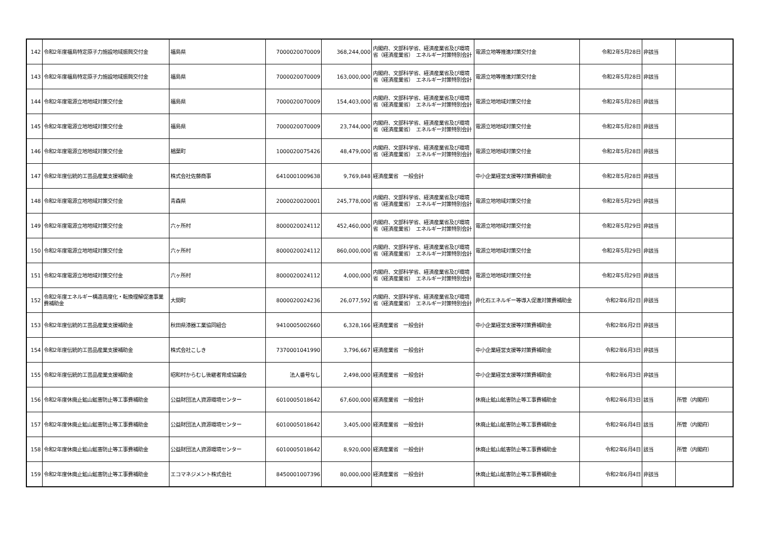| 142 | 令和2年度福島特定原子力施設地域振興交付金 | 福島県 | 7000020070009 | 368,244,000 | 内閣府、文部科学省、経済産業省及び環境省（経済産業省） エネルギー対策特別会計 | 電源立地等推進対策交付金 | 令和2年5月28日 | 非該当 | |
| 143 | 令和2年度福島特定原子力施設地域振興交付金 | 福島県 | 7000020070009 | 163,000,000 | 内閣府、文部科学省、経済産業省及び環境省（経済産業省） エネルギー対策特別会計 | 電源立地等推進対策交付金 | 令和2年5月28日 | 非該当 | |
| 144 | 令和2年度電源立地地域対策交付金 | 福島県 | 7000020070009 | 154,403,000 | 内閣府、文部科学省、経済産業省及び環境省（経済産業省） エネルギー対策特別会計 | 電源立地地域対策交付金 | 令和2年5月28日 | 非該当 | |
| 145 | 令和2年度電源立地地域対策交付金 | 福島県 | 7000020070009 | 23,744,000 | 内閣府、文部科学省、経済産業省及び環境省（経済産業省） エネルギー対策特別会計 | 電源立地地域対策交付金 | 令和2年5月28日 | 非該当 | |
| 146 | 令和2年度電源立地地域対策交付金 | 楢葉町 | 1000020075426 | 48,479,000 | 内閣府、文部科学省、経済産業省及び環境省（経済産業省） エネルギー対策特別会計 | 電源立地地域対策交付金 | 令和2年5月28日 | 非該当 | |
| 147 | 令和2年度伝統的工芸品産業支援補助金 | 株式会社佐藤商事 | 6410001009638 | 9,769,848 | 経済産業省 一般会計 | 中小企業経営支援等対策費補助金 | 令和2年5月28日 | 非該当 | |
| 148 | 令和2年度電源立地地域対策交付金 | 青森県 | 2000020020001 | 245,778,000 | 内閣府、文部科学省、経済産業省及び環境省（経済産業省） エネルギー対策特別会計 | 電源立地地域対策交付金 | 令和2年5月29日 | 非該当 | |
| 149 | 令和2年度電源立地地域対策交付金 | 六ヶ所村 | 8000020024112 | 452,460,000 | 内閣府、文部科学省、経済産業省及び環境省（経済産業省） エネルギー対策特別会計 | 電源立地地域対策交付金 | 令和2年5月29日 | 非該当 | |
| 150 | 令和2年度電源立地地域対策交付金 | 六ヶ所村 | 8000020024112 | 860,000,000 | 内閣府、文部科学省、経済産業省及び環境省（経済産業省） エネルギー対策特別会計 | 電源立地地域対策交付金 | 令和2年5月29日 | 非該当 | |
| 151 | 令和2年度電源立地地域対策交付金 | 六ヶ所村 | 8000020024112 | 4,000,000 | 内閣府、文部科学省、経済産業省及び環境省（経済産業省） エネルギー対策特別会計 | 電源立地地域対策交付金 | 令和2年5月29日 | 非該当 | |
| 152 | 令和2年度エネルギー構造高度化・転換理解促進事業費補助金 | 大間町 | 8000020024236 | 26,077,592 | 内閣府、文部科学省、経済産業省及び環境省（経済産業省） エネルギー対策特別会計 | 非化石エネルギー等導入促進対策費補助金 | 令和2年6月2日 | 非該当 | |
| 153 | 令和2年度伝統的工芸品産業支援補助金 | 秋田県漆器工業協同組合 | 9410005002660 | 6,328,166 | 経済産業省 一般会計 | 中小企業経営支援等対策費補助金 | 令和2年6月2日 | 非該当 | |
| 154 | 令和2年度伝統的工芸品産業支援補助金 | 株式会社こしき | 7370001041990 | 3,796,667 | 経済産業省 一般会計 | 中小企業経営支援等対策費補助金 | 令和2年6月3日 | 非該当 | |
| 155 | 令和2年度伝統的工芸品産業支援補助金 | 昭和村からむし後継者育成協議会 | 法人番号なし | 2,498,000 | 経済産業省 一般会計 | 中小企業経営支援等対策費補助金 | 令和2年6月3日 | 非該当 | |
| 156 | 令和2年度休廃止鉱山鉱害防止等工事費補助金 | 公益財団法人資源環境センター | 6010005018642 | 67,600,000 | 経済産業省 一般会計 | 休廃止鉱山鉱害防止等工事費補助金 | 令和2年6月3日 | 該当 | 所管（内閣府） |
| 157 | 令和2年度休廃止鉱山鉱害防止等工事費補助金 | 公益財団法人資源環境センター | 6010005018642 | 3,405,000 | 経済産業省 一般会計 | 休廃止鉱山鉱害防止等工事費補助金 | 令和2年6月4日 | 該当 | 所管（内閣府） |
| 158 | 令和2年度休廃止鉱山鉱害防止等工事費補助金 | 公益財団法人資源環境センター | 6010005018642 | 8,920,000 | 経済産業省 一般会計 | 休廃止鉱山鉱害防止等工事費補助金 | 令和2年6月4日 | 該当 | 所管（内閣府） |
| 159 | 令和2年度休廃止鉱山鉱害防止等工事費補助金 | エコマネジメント株式会社 | 8450001007396 | 80,000,000 | 経済産業省 一般会計 | 休廃止鉱山鉱害防止等工事費補助金 | 令和2年6月4日 | 非該当 | |